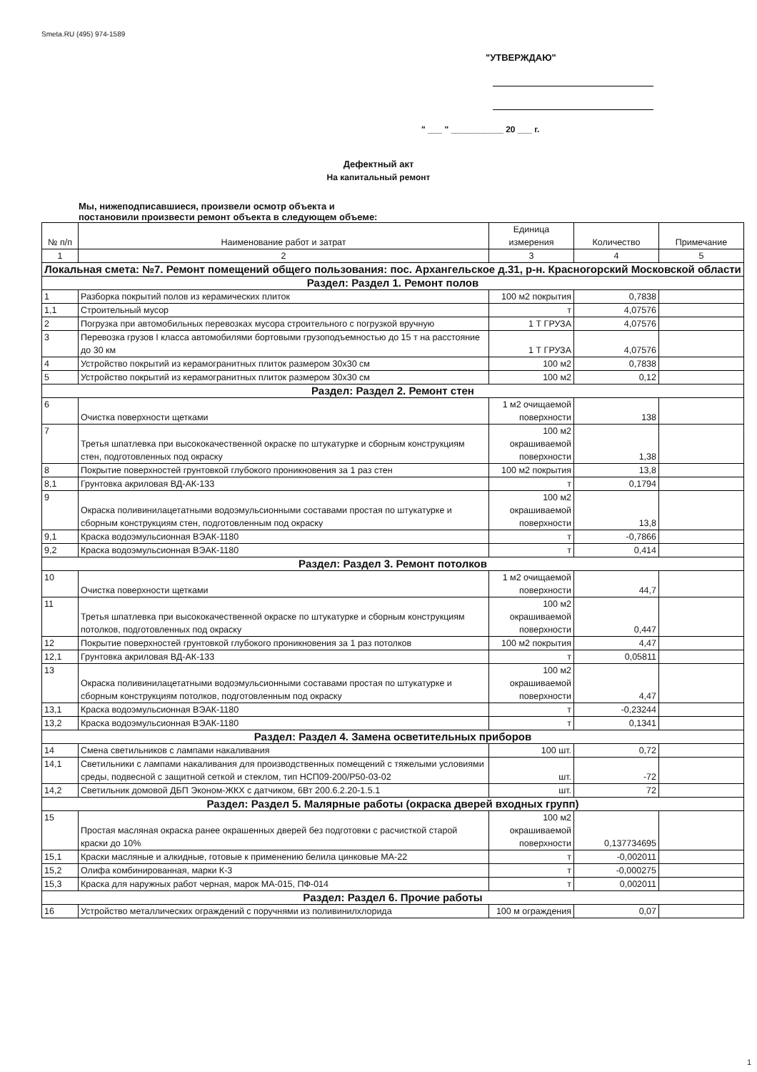Smeta.RU (495) 974-1589
"УТВЕРЖДАЮ"
" ___ " ___________ 20 ___ г.
Дефектный акт
На капитальный ремонт
Мы, нижеподписавшиеся, произвели осмотр объекта и постановили произвести ремонт объекта в следующем объеме:
| № п/п | Наименование работ и затрат | Единица измерения | Количество | Примечание |
| --- | --- | --- | --- | --- |
| 1 | 2 | 3 | 4 | 5 |
| Локальная смета: №7. Ремонт помещений общего пользования: пос. Архангельское д.31, р-н. Красногорский Московской области | | | | |
| Раздел: Раздел 1. Ремонт полов | | | | |
| 1 | Разборка покрытий полов из керамических плиток | 100 м2 покрытия | 0,7838 | |
| 1,1 | Строительный мусор | т | 4,07576 | |
| 2 | Погрузка при автомобильных перевозках мусора строительного с погрузкой вручную | 1 Т ГРУЗА | 4,07576 | |
| 3 | Перевозка грузов I класса автомобилями бортовыми грузоподъемностью до 15 т на расстояние до 30 км | 1 Т ГРУЗА | 4,07576 | |
| 4 | Устройство покрытий из керамогранитных плиток размером 30x30 см | 100 м2 | 0,7838 | |
| 5 | Устройство покрытий из керамогранитных плиток размером 30x30 см | 100 м2 | 0,12 | |
| Раздел: Раздел 2. Ремонт стен | | | | |
| 6 | Очистка поверхности щетками | 1 м2 очищаемой поверхности | 138 | |
| 7 | Третья шпатлевка при высококачественной окраске по штукатурке и сборным конструкциям стен, подготовленных под окраску | 100 м2 окрашиваемой поверхности | 1,38 | |
| 8 | Покрытие поверхностей грунтовкой глубокого проникновения за 1 раз стен | 100 м2 покрытия | 13,8 | |
| 8,1 | Грунтовка акриловая ВД-АК-133 | т | 0,1794 | |
| 9 | Окраска поливинилацетатными водоэмульсионными составами простая по штукатурке и сборным конструкциям стен, подготовленным под окраску | 100 м2 окрашиваемой поверхности | 13,8 | |
| 9,1 | Краска водоэмульсионная ВЭАК-1180 | т | -0,7866 | |
| 9,2 | Краска водоэмульсионная ВЭАК-1180 | т | 0,414 | |
| Раздел: Раздел 3. Ремонт потолков | | | | |
| 10 | Очистка поверхности щетками | 1 м2 очищаемой поверхности | 44,7 | |
| 11 | Третья шпатлевка при высококачественной окраске по штукатурке и сборным конструкциям потолков, подготовленных под окраску | 100 м2 окрашиваемой поверхности | 0,447 | |
| 12 | Покрытие поверхностей грунтовкой глубокого проникновения за 1 раз потолков | 100 м2 покрытия | 4,47 | |
| 12,1 | Грунтовка акриловая ВД-АК-133 | т | 0,05811 | |
| 13 | Окраска поливинилацетатными водоэмульсионными составами простая по штукатурке и сборным конструкциям потолков, подготовленным под окраску | 100 м2 окрашиваемой поверхности | 4,47 | |
| 13,1 | Краска водоэмульсионная ВЭАК-1180 | т | -0,23244 | |
| 13,2 | Краска водоэмульсионная ВЭАК-1180 | т | 0,1341 | |
| Раздел: Раздел 4. Замена осветительных приборов | | | | |
| 14 | Смена светильников с лампами накаливания | 100 шт. | 0,72 | |
| 14,1 | Светильники с лампами накаливания для производственных помещений с тяжелыми условиями среды, подвесной с защитной сеткой и стеклом, тип НСП09-200/Р50-03-02 | шт. | -72 | |
| 14,2 | Светильник домовой ДБП Эконом-ЖКХ с датчиком, 6Вт 200.6.2.20-1.5.1 | шт. | 72 | |
| Раздел: Раздел 5. Малярные работы (окраска дверей входных групп) | | | | |
| 15 | Простая масляная окраска ранее окрашенных дверей без подготовки с расчисткой старой краски до 10% | 100 м2 окрашиваемой поверхности | 0,137734695 | |
| 15,1 | Краски масляные и алкидные, готовые к применению белила цинковые МА-22 | т | -0,002011 | |
| 15,2 | Олифа комбинированная, марки К-3 | т | -0,000275 | |
| 15,3 | Краска для наружных работ черная, марок МА-015, ПФ-014 | т | 0,002011 | |
| Раздел: Раздел 6. Прочие работы | | | | |
| 16 | Устройство металлических ограждений с поручнями из поливинилхлорида | 100 м ограждения | 0,07 | |
1